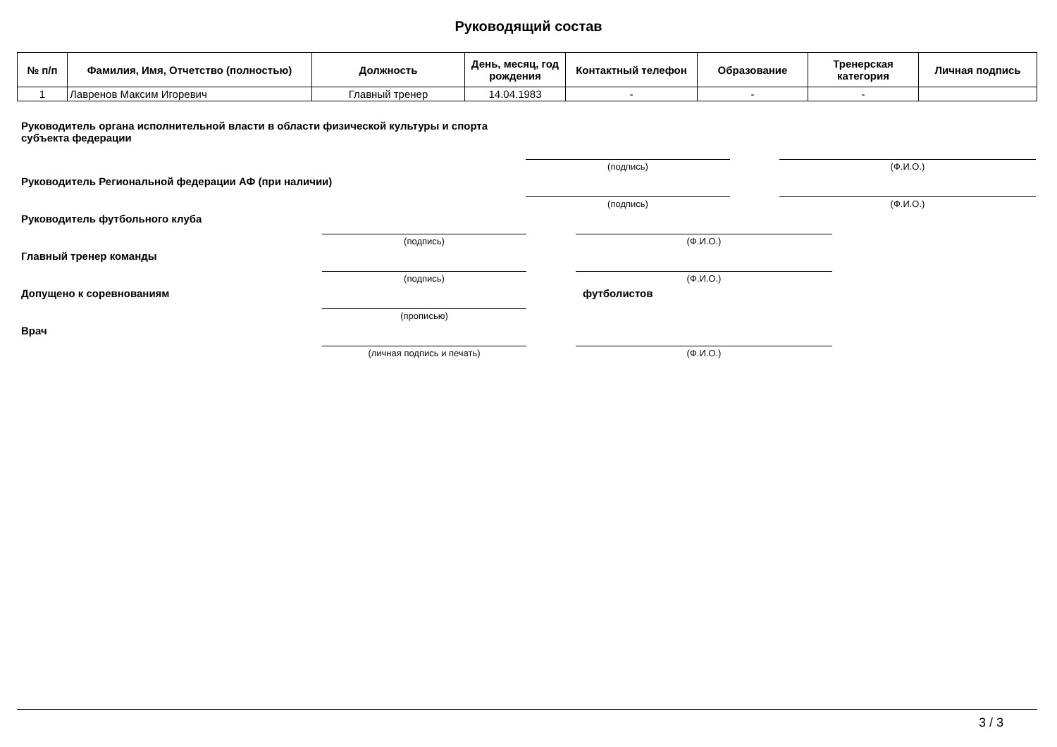Руководящий состав
| № п/п | Фамилия, Имя, Отчетство (полностью) | Должность | День, месяц, год рождения | Контактный телефон | Образование | Тренерская категория | Личная подпись |
| --- | --- | --- | --- | --- | --- | --- | --- |
| 1 | Лавренов Максим Игоревич | Главный тренер | 14.04.1983 | - | - | - | |
Руководитель органа исполнительной власти в области физической культуры и спорта субъекта федерации
(подпись) (Ф.И.О.)
Руководитель Региональной федерации АФ (при наличии)
(подпись) (Ф.И.О.)
Руководитель футбольного клуба
(подпись) (Ф.И.О.)
Главный тренер команды
(подпись) (Ф.И.О.)
Допущено к соревнованиям футболистов
(прописью)
Врач
(личная подпись и печать) (Ф.И.О.)
3 / 3